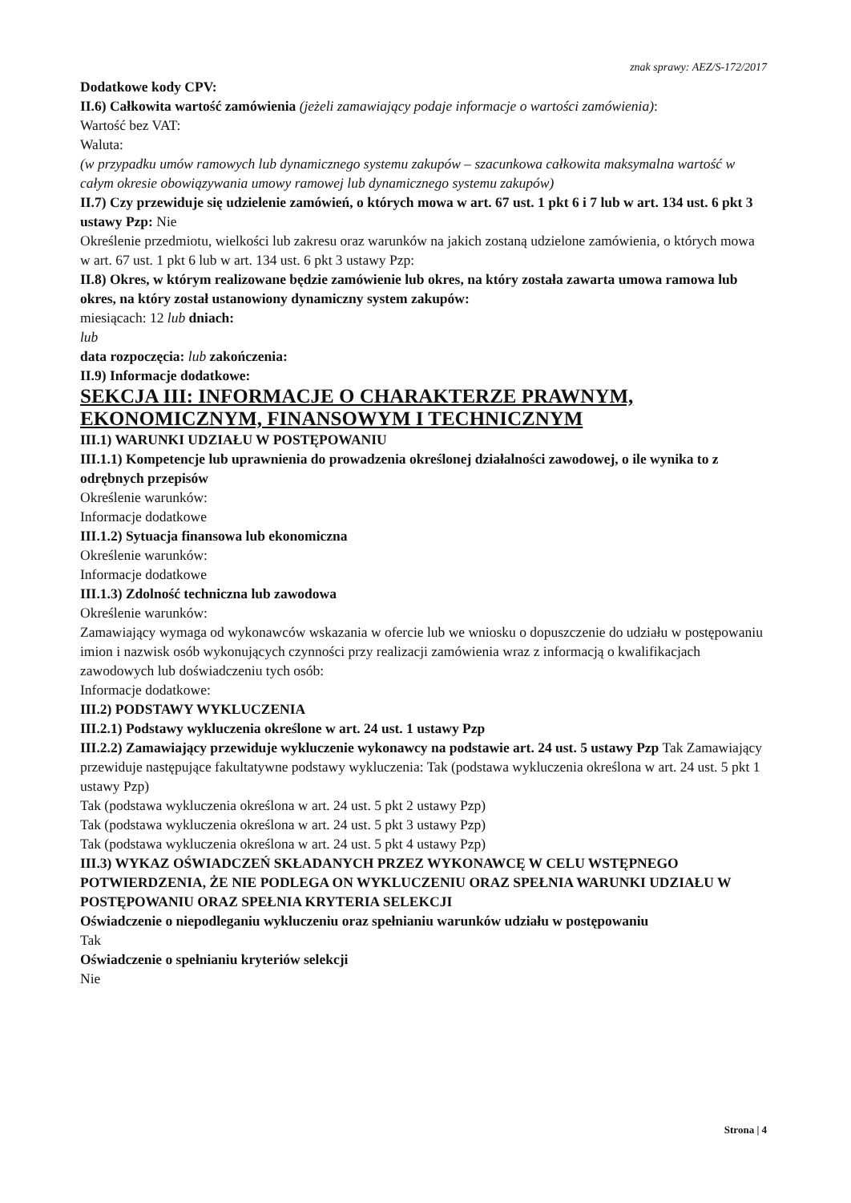znak sprawy: AEZ/S-172/2017
Dodatkowe kody CPV:
II.6) Całkowita wartość zamówienia (jeżeli zamawiający podaje informacje o wartości zamówienia):
Wartość bez VAT:
Waluta:
(w przypadku umów ramowych lub dynamicznego systemu zakupów – szacunkowa całkowita maksymalna wartość w całym okresie obowiązywania umowy ramowej lub dynamicznego systemu zakupów)
II.7) Czy przewiduje się udzielenie zamówień, o których mowa w art. 67 ust. 1 pkt 6 i 7 lub w art. 134 ust. 6 pkt 3 ustawy Pzp: Nie
Określenie przedmiotu, wielkości lub zakresu oraz warunków na jakich zostaną udzielone zamówienia, o których mowa w art. 67 ust. 1 pkt 6 lub w art. 134 ust. 6 pkt 3 ustawy Pzp:
II.8) Okres, w którym realizowane będzie zamówienie lub okres, na który została zawarta umowa ramowa lub okres, na który został ustanowiony dynamiczny system zakupów:
miesiącach: 12 lub dniach:
lub
data rozpoczęcia: lub zakończenia:
II.9) Informacje dodatkowe:
SEKCJA III: INFORMACJE O CHARAKTERZE PRAWNYM, EKONOMICZNYM, FINANSOWYM I TECHNICZNYM
III.1) WARUNKI UDZIAŁU W POSTĘPOWANIU
III.1.1) Kompetencje lub uprawnienia do prowadzenia określonej działalności zawodowej, o ile wynika to z odrębnych przepisów
Określenie warunków:
Informacje dodatkowe
III.1.2) Sytuacja finansowa lub ekonomiczna
Określenie warunków:
Informacje dodatkowe
III.1.3) Zdolność techniczna lub zawodowa
Określenie warunków:
Zamawiający wymaga od wykonawców wskazania w ofercie lub we wniosku o dopuszczenie do udziału w postępowaniu imion i nazwisk osób wykonujących czynności przy realizacji zamówienia wraz z informacją o kwalifikacjach zawodowych lub doświadczeniu tych osób:
Informacje dodatkowe:
III.2) PODSTAWY WYKLUCZENIA
III.2.1) Podstawy wykluczenia określone w art. 24 ust. 1 ustawy Pzp
III.2.2) Zamawiający przewiduje wykluczenie wykonawcy na podstawie art. 24 ust. 5 ustawy Pzp Tak Zamawiający przewiduje następujące fakultatywne podstawy wykluczenia: Tak (podstawa wykluczenia określona w art. 24 ust. 5 pkt 1 ustawy Pzp)
Tak (podstawa wykluczenia określona w art. 24 ust. 5 pkt 2 ustawy Pzp)
Tak (podstawa wykluczenia określona w art. 24 ust. 5 pkt 3 ustawy Pzp)
Tak (podstawa wykluczenia określona w art. 24 ust. 5 pkt 4 ustawy Pzp)
III.3) WYKAZ OŚWIADCZEŃ SKŁADANYCH PRZEZ WYKONAWCĘ W CELU WSTĘPNEGO POTWIERDZENIA, ŻE NIE PODLEGA ON WYKLUCZENIU ORAZ SPEŁNIA WARUNKI UDZIAŁU W POSTĘPOWANIU ORAZ SPEŁNIA KRYTERIA SELEKCJI
Oświadczenie o niepodleganiu wykluczeniu oraz spełnianiu warunków udziału w postępowaniu
Tak
Oświadczenie o spełnianiu kryteriów selekcji
Nie
Strona | 4